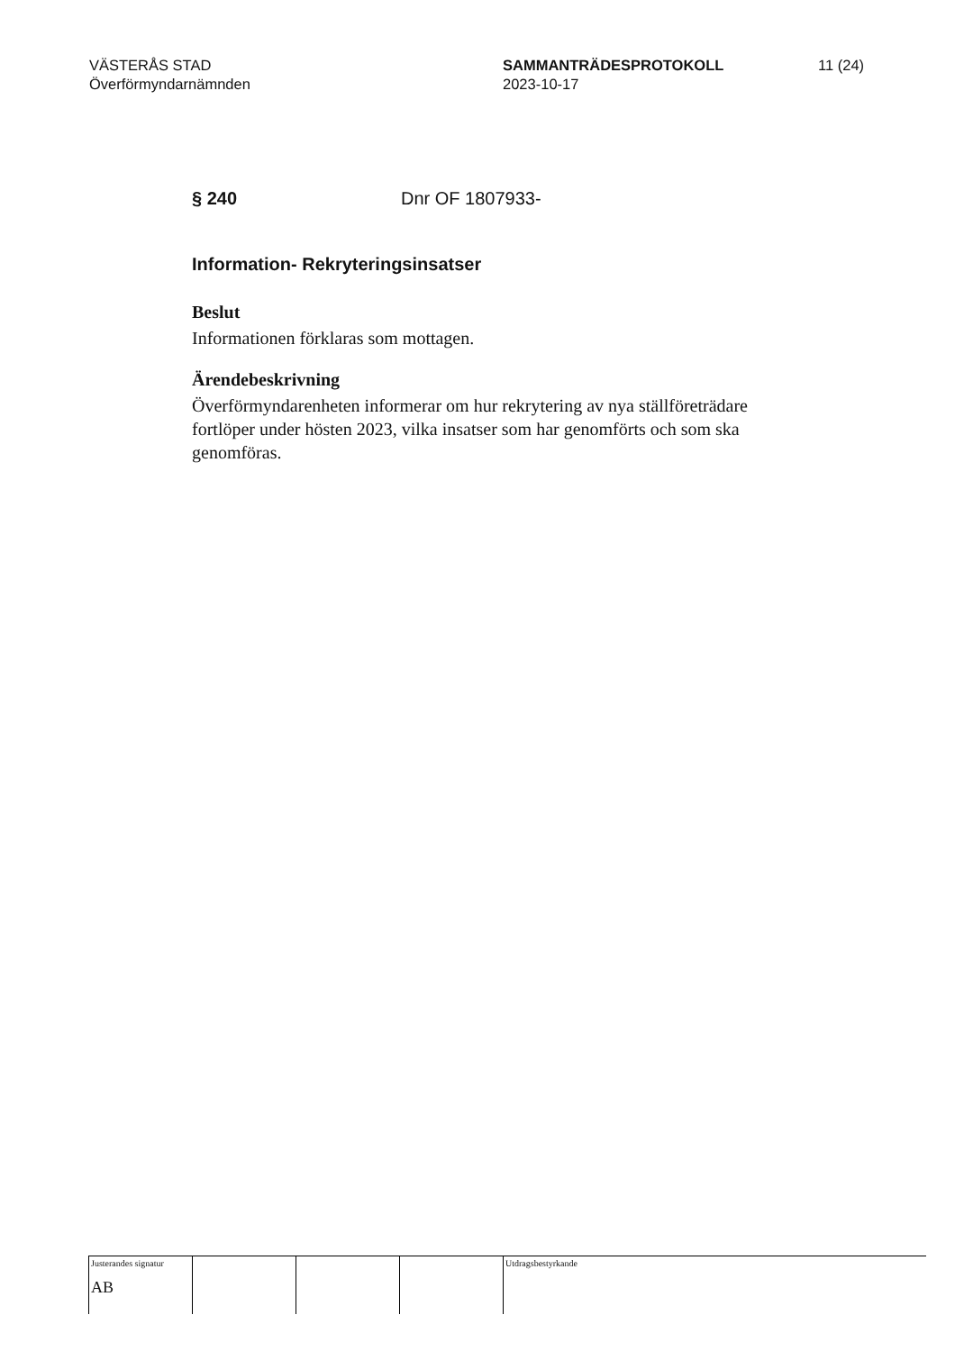VÄSTERÅS STAD
Överförmyndarnämnden
SAMMANTRÄDESPROTOKOLL
2023-10-17
11 (24)
§ 240 Dnr OF 1807933-
Information- Rekryteringsinsatser
Beslut
Informationen förklaras som mottagen.
Ärendebeskrivning
Överförmyndarenheten informerar om hur rekrytering av nya ställföreträdare fortlöper under hösten 2023, vilka insatser som har genomförts och som ska genomföras.
| Justerandes signatur AB | | | | Utdragsbestyrkande |